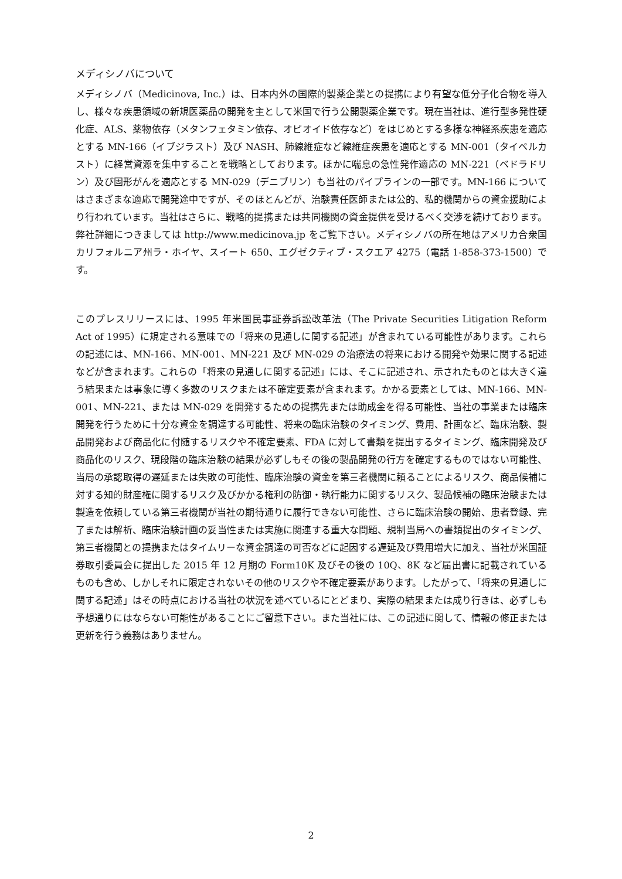メディシノバについて
メディシノバ（Medicinova, Inc.）は、日本内外の国際的製薬企業との提携により有望な低分子化合物を導入し、様々な疾患領域の新規医薬品の開発を主として米国で行う公開製薬企業です。現在当社は、進行型多発性硬化症、ALS、薬物依存（メタンフェタミン依存、オピオイド依存など）をはじめとする多様な神経系疾患を適応とする MN-166（イブジラスト）及び NASH、肺線維症など線維症疾患を適応とする MN-001（タイペルカスト）に経営資源を集中することを戦略としております。ほかに喘息の急性発作適応の MN-221（ベドラドリン）及び固形がんを適応とする MN-029（デニブリン）も当社のパイプラインの一部です。MN-166 についてはさまざまな適応で開発途中ですが、そのほとんどが、治験責任医師または公的、私的機関からの資金援助により行われています。当社はさらに、戦略的提携または共同機関の資金提供を受けるべく交渉を続けております。弊社詳細につきましては http://www.medicinova.jp をご覧下さい。メディシノバの所在地はアメリカ合衆国カリフォルニア州ラ・ホイヤ、スイート 650、エグゼクティブ・スクエア 4275（電話 1-858-373-1500）です。
このプレスリリースには、1995 年米国民事証券訴訟改革法（The Private Securities Litigation Reform Act of 1995）に規定される意味での「将来の見通しに関する記述」が含まれている可能性があります。これらの記述には、MN-166、MN-001、MN-221 及び MN-029 の治療法の将来における開発や効果に関する記述などが含まれます。これらの「将来の見通しに関する記述」には、そこに記述され、示されたものとは大きく違う結果または事象に導く多数のリスクまたは不確定要素が含まれます。かかる要素としては、MN-166、MN-001、MN-221、または MN-029 を開発するための提携先または助成金を得る可能性、当社の事業または臨床開発を行うために十分な資金を調達する可能性、将来の臨床治験のタイミング、費用、計画など、臨床治験、製品開発および商品化に付随するリスクや不確定要素、FDA に対して書類を提出するタイミング、臨床開発及び商品化のリスク、現段階の臨床治験の結果が必ずしもその後の製品開発の行方を確定するものではない可能性、当局の承認取得の遅延または失敗の可能性、臨床治験の資金を第三者機関に頼ることによるリスク、商品候補に対する知的財産権に関するリスク及びかかる権利の防御・執行能力に関するリスク、製品候補の臨床治験または製造を依頼している第三者機関が当社の期待通りに履行できない可能性、さらに臨床治験の開始、患者登録、完了または解析、臨床治験計画の妥当性または実施に関連する重大な問題、規制当局への書類提出のタイミング、第三者機関との提携またはタイムリーな資金調達の可否などに起因する遅延及び費用増大に加え、当社が米国証券取引委員会に提出した 2015 年 12 月期の Form10K 及びその後の 10Q、8K など届出書に記載されているものも含め、しかしそれに限定されないその他のリスクや不確定要素があります。したがって、「将来の見通しに関する記述」はその時点における当社の状況を述べているにとどまり、実際の結果または成り行きは、必ずしも予想通りにはならない可能性があることにご留意下さい。また当社には、この記述に関して、情報の修正または更新を行う義務はありません。
2